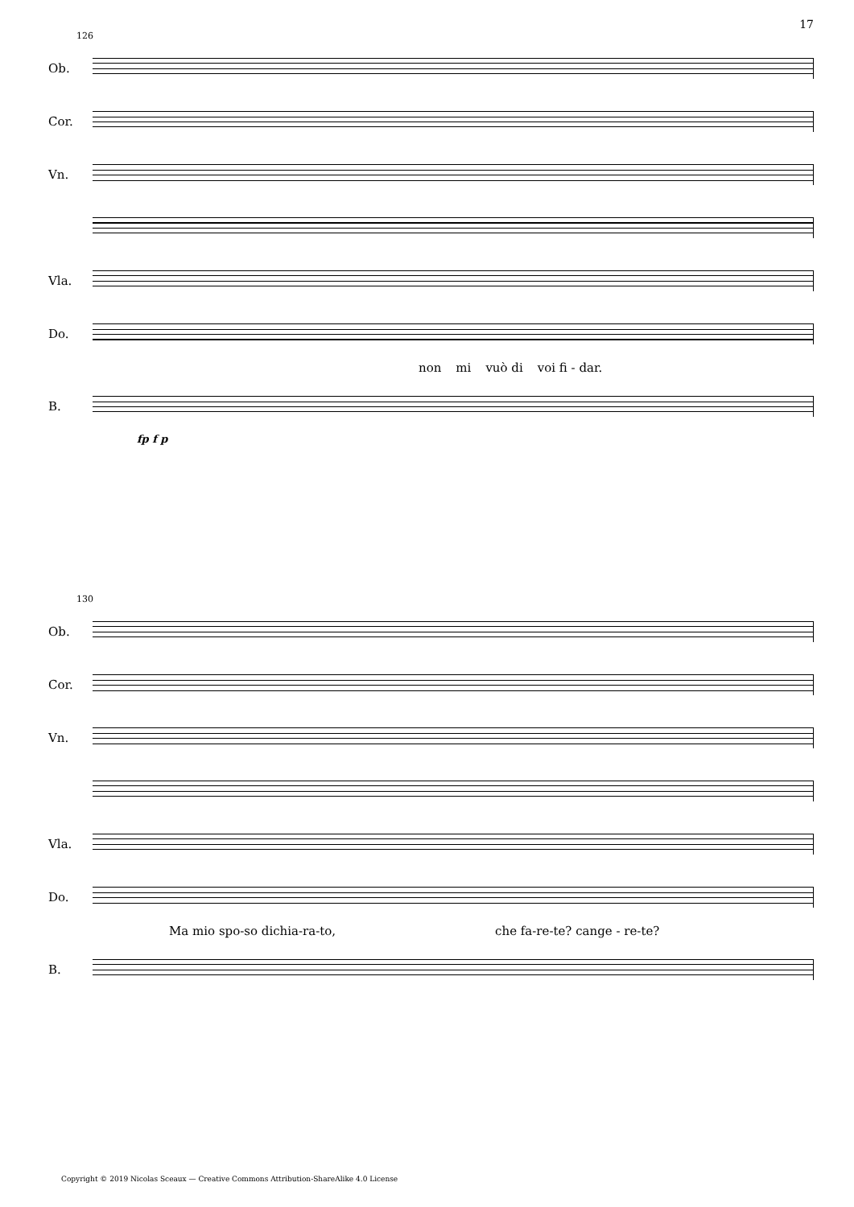17
126
Ob.
Cor.
Vn.
Vla.
Do.
non mi vuò di voi fi - dar.
B.
fp f p
130
Ob.
Cor.
Vn.
Vla.
Do.
Ma mio spo-so dichia-ra-to, che fa-re-te? cange - re-te?
B.
Copyright © 2019 Nicolas Sceaux — Creative Commons Attribution-ShareAlike 4.0 License